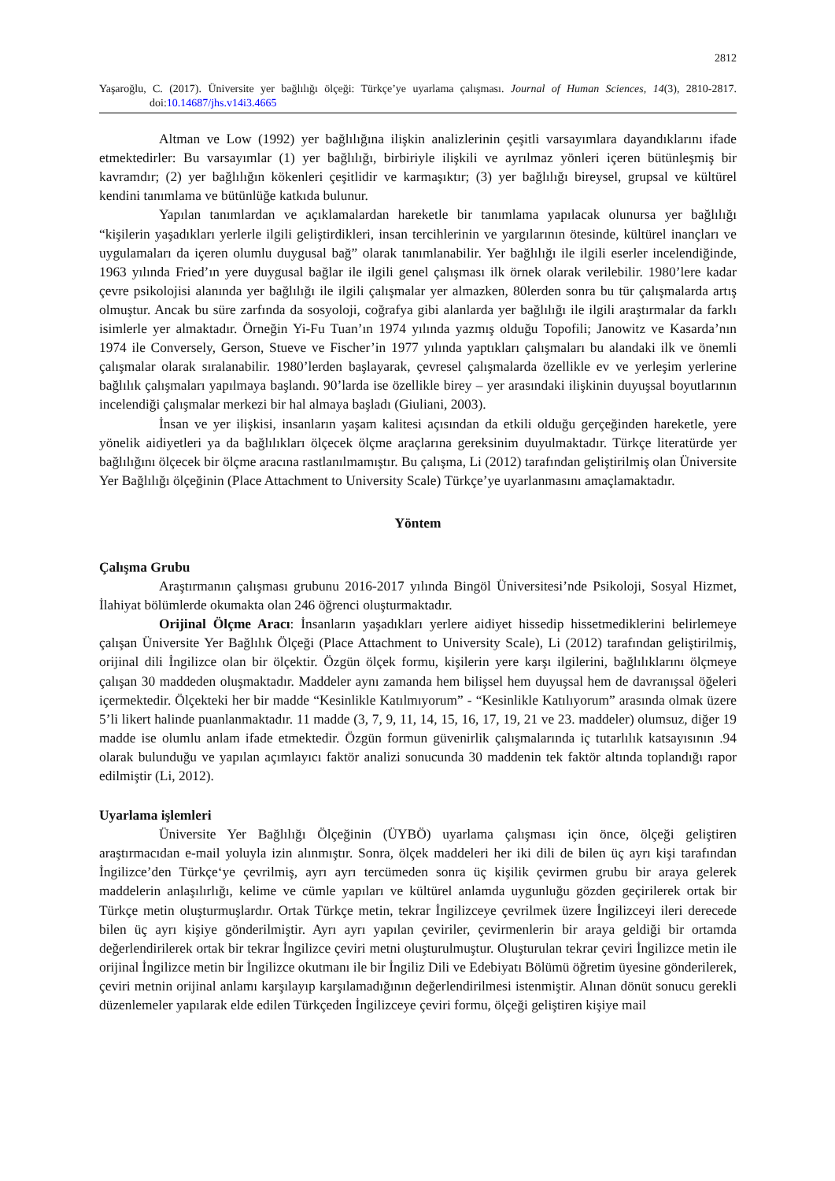2812
Yaşaroğlu, C. (2017). Üniversite yer bağlılığı ölçeği: Türkçe’ye uyarlama çalışması. Journal of Human Sciences, 14(3), 2810-2817. doi:10.14687/jhs.v14i3.4665
Altman ve Low (1992) yer bağlılığına ilişkin analizlerinin çeşitli varsayımlara dayandıklarını ifade etmektedirler: Bu varsayımlar (1) yer bağlılığı, birbiriyle ilişkili ve ayrılmaz yönleri içeren bütünleşmiş bir kavramdır; (2) yer bağlılığın kökenleri çeşitlidir ve karmaşıktır; (3) yer bağlılığı bireysel, grupsal ve kültürel kendini tanımlama ve bütünlüğe katkıda bulunur.
Yapılan tanımlardan ve açıklamalardan hareketle bir tanımlama yapılacak olunursa yer bağlılığı “kişilerin yaşadıkları yerlerle ilgili geliştirdikleri, insan tercihlerinin ve yargılarının ötesinde, kültürel inançları ve uygulamaları da içeren olumlu duygusal bağ” olarak tanımlanabilir. Yer bağlılığı ile ilgili eserler incelendiğinde, 1963 yılında Fried’ın yere duygusal bağlar ile ilgili genel çalışması ilk örnek olarak verilebilir. 1980’lere kadar çevre psikolojisi alanında yer bağlılığı ile ilgili çalışmalar yer almazken, 80lerden sonra bu tür çalışmalarda artış olmuştur. Ancak bu süre zarfında da sosyoloji, coğrafya gibi alanlarda yer bağlılığı ile ilgili araştırmalar da farklı isimlerle yer almaktadır. Örneğin Yi-Fu Tuan’ın 1974 yılında yazmış olduğu Topofili; Janowitz ve Kasarda’nın 1974 ile Conversely, Gerson, Stueve ve Fischer’in 1977 yılında yaptıkları çalışmaları bu alandaki ilk ve önemli çalışmalar olarak sıralanabilir. 1980’lerden başlayarak, çevresel çalışmalarda özellikle ev ve yerleşim yerlerine bağlılık çalışmaları yapılmaya başlandı. 90’larda ise özellikle birey – yer arasındaki ilişkinin duyuşsal boyutlarının incelendiği çalışmalar merkezi bir hal almaya başladı (Giuliani, 2003).
İnsan ve yer ilişkisi, insanların yaşam kalitesi açısından da etkili olduğu gerçeğinden hareketle, yere yönelik aidiyetleri ya da bağlılıkları ölçecek ölçme araçlarına gereksinim duyulmaktadır. Türkçe literatürde yer bağlılığını ölçecek bir ölçme aracına rastlanılmamıştır. Bu çalışma, Li (2012) tarafından geliştirilmiş olan Üniversite Yer Bağlılığı ölçeğinin (Place Attachment to University Scale) Türkçe’ye uyarlanmasını amaçlamaktadır.
Yöntem
Çalışma Grubu
Araştırmanın çalışması grubunu 2016-2017 yılında Bingöl Üniversitesi’nde Psikoloji, Sosyal Hizmet, İlahiyat bölümlerde okumakta olan 246 öğrenci oluşturmaktadır.
Orijinal Ölçme Aracı: İnsanların yaşadıkları yerlere aidiyet hissedip hissetmediklerini belirlemeye çalışan Üniversite Yer Bağlılık Ölçeği (Place Attachment to University Scale), Li (2012) tarafından geliştirilmiş, orijinal dili İngilizce olan bir ölçektir. Özgün ölçek formu, kişilerin yere karşı ilgilerini, bağlılıklarını ölçmeye çalışan 30 maddeden oluşmaktadır. Maddeler aynı zamanda hem bilişsel hem duyuşsal hem de davranışsal öğeleri içermektedir. Ölçekteki her bir madde “Kesinlikle Katılmıyorum” - “Kesinlikle Katılıyorum” arasında olmak üzere 5’li likert halinde puanlanmaktadır. 11 madde (3, 7, 9, 11, 14, 15, 16, 17, 19, 21 ve 23. maddeler) olumsuz, diğer 19 madde ise olumlu anlam ifade etmektedir. Özgün formun güvenirlik çalışmalarında iç tutarlılık katsayısının .94 olarak bulunduğu ve yapılan açımlayıcı faktör analizi sonucunda 30 maddenin tek faktör altında toplandığı rapor edilmiştir (Li, 2012).
Uyarlama işlemleri
Üniversite Yer Bağlılığı Ölçeğinin (ÜYBÖ) uyarlama çalışması için önce, ölçeği geliştiren araştırmacıdan e-mail yoluyla izin alınmıştır. Sonra, ölçek maddeleri her iki dili de bilen üç ayrı kişi tarafından İngilizce’den Türkçe‘ye çevrilmiş, ayrı ayrı tercümeden sonra üç kişilik çevirmen grubu bir araya gelerek maddelerin anlaşılırlığı, kelime ve cümle yapıları ve kültürel anlamda uygunluğu gözden geçirilerek ortak bir Türkçe metin oluşturmuşlardır. Ortak Türkçe metin, tekrar İngilizceye çevrilmek üzere İngilizceyi ileri derecede bilen üç ayrı kişiye gönderilmiştir. Ayrı ayrı yapılan çeviriler, çevirmenlerin bir araya geldiği bir ortamda değerlendirilerek ortak bir tekrar İngilizce çeviri metni oluşturulmuştur. Oluşturulan tekrar çeviri İngilizce metin ile orijinal İngilizce metin bir İngilizce okutmanı ile bir İngiliz Dili ve Edebiyatı Bölümü öğretim üyesine gönderilerek, çeviri metnin orijinal anlamı karşılayıp karşılamadığının değerlendirilmesi istenmiştir. Alınan dönüt sonucu gerekli düzenlemeler yapılarak elde edilen Türkçeden İngilizceye çeviri formu, ölçeği geliştiren kişiye mail